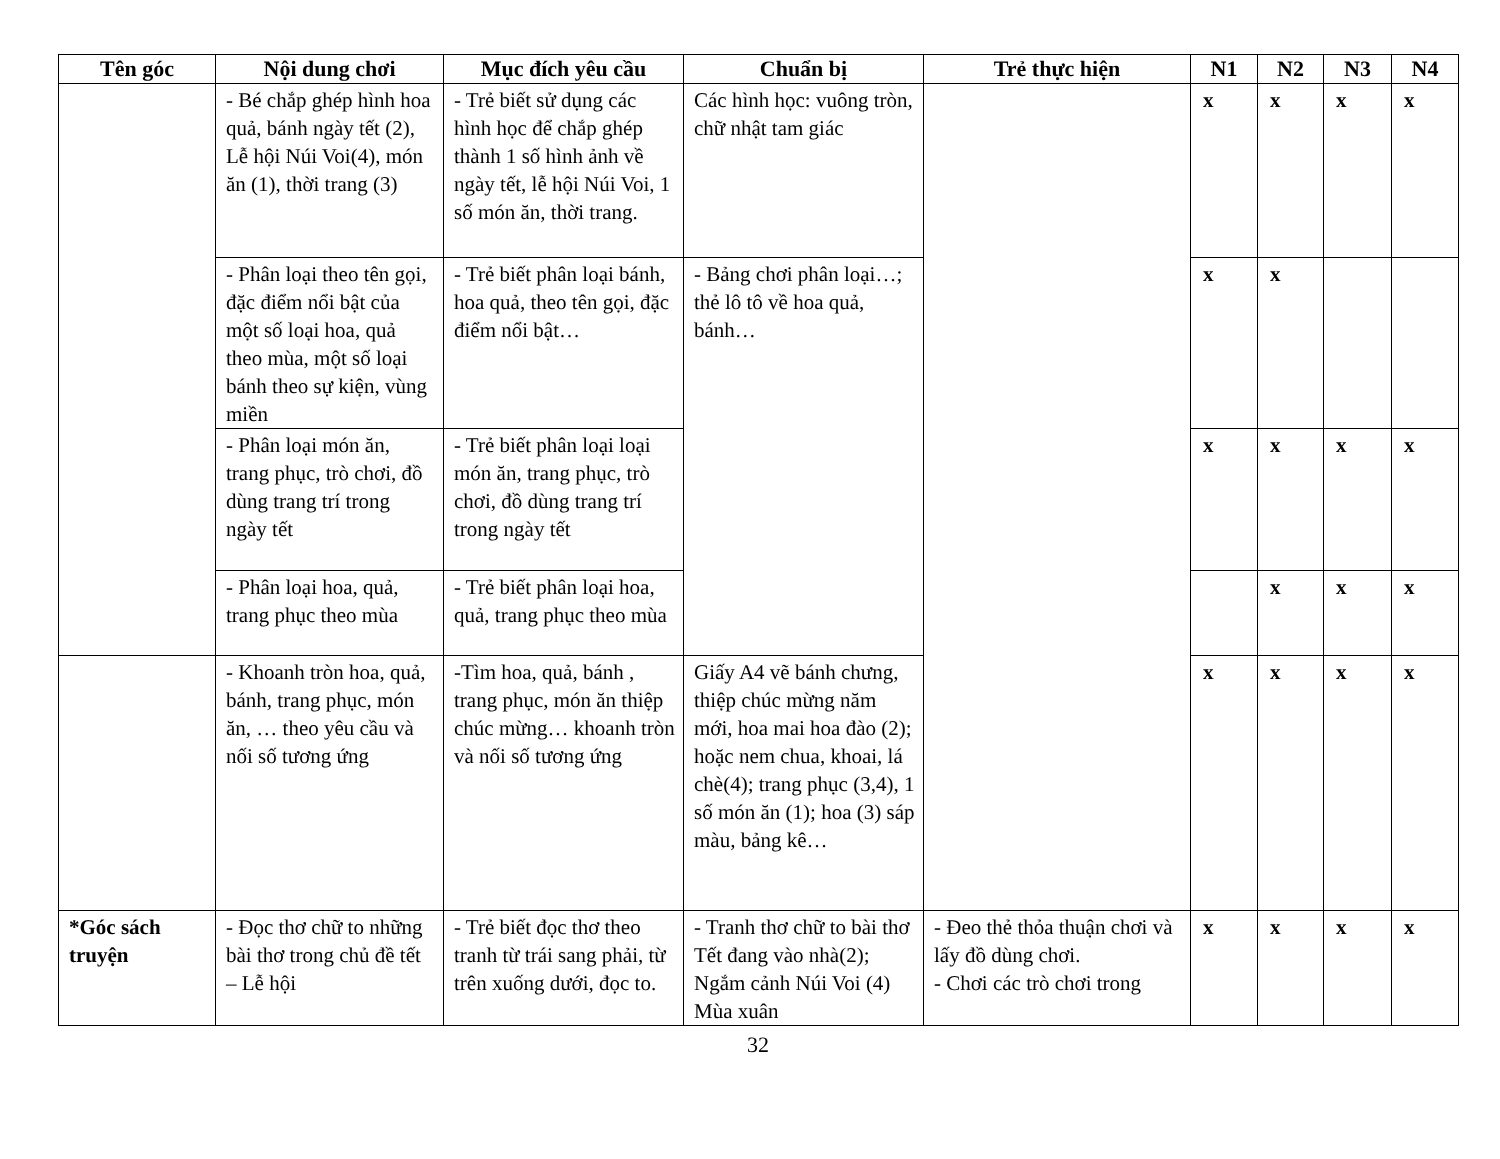| Tên góc | Nội dung chơi | Mục đích yêu cầu | Chuẩn bị | Trẻ thực hiện | N1 | N2 | N3 | N4 |
| --- | --- | --- | --- | --- | --- | --- | --- | --- |
| | - Bé chắp ghép hình hoa quả, bánh ngày tết (2), Lễ hội Núi Voi(4), món ăn (1), thời trang (3) | - Trẻ biết sử dụng các hình học để chắp ghép thành 1 số hình ảnh về ngày tết, lễ hội Núi Voi, 1 số món ăn, thời trang. | Các hình học: vuông tròn, chữ nhật tam giác | | x | x | x | x |
| | - Phân loại theo tên gọi, đặc điểm nổi bật của một số loại hoa, quả theo mùa, một số loại bánh theo sự kiện, vùng miền | - Trẻ biết phân loại bánh, hoa quả, theo tên gọi, đặc điểm nổi bật… | - Bảng chơi phân loại…; thẻ lô tô về hoa quả, bánh… | | x | x | | |
| | - Phân loại món ăn, trang phục, trò chơi, đồ dùng trang trí trong ngày tết | - Trẻ biết phân loại loại món ăn, trang phục, trò chơi, đồ dùng trang trí trong ngày tết | | | x | x | x | x |
| | - Phân loại hoa, quả, trang phục theo mùa | - Trẻ biết phân loại hoa, quả, trang phục theo mùa | | | | x | x | x |
| | - Khoanh tròn hoa, quả, bánh, trang phục, món ăn, … theo yêu cầu và nối số tương ứng | -Tìm hoa, quả, bánh , trang phục, món ăn thiệp chúc mừng… khoanh tròn và nối số tương ứng | Giấy A4 vẽ bánh chưng, thiệp chúc mừng năm mới, hoa mai hoa đào (2); hoặc nem chua, khoai, lá chè(4); trang phục (3,4), 1 số món ăn (1); hoa (3) sáp màu, bảng kê… | | x | x | x | x |
| *Góc sách truyện | - Đọc thơ chữ to những bài thơ trong chủ đề tết – Lễ hội | - Trẻ biết đọc thơ theo tranh từ trái sang phải, từ trên xuống dưới, đọc to. | - Tranh thơ chữ to bài thơ Tết đang vào nhà(2); Ngắm cảnh Núi Voi (4) Mùa xuân | - Đeo thẻ thỏa thuận chơi và lấy đồ dùng chơi. - Chơi các trò chơi trong | x | x | x | x |
32